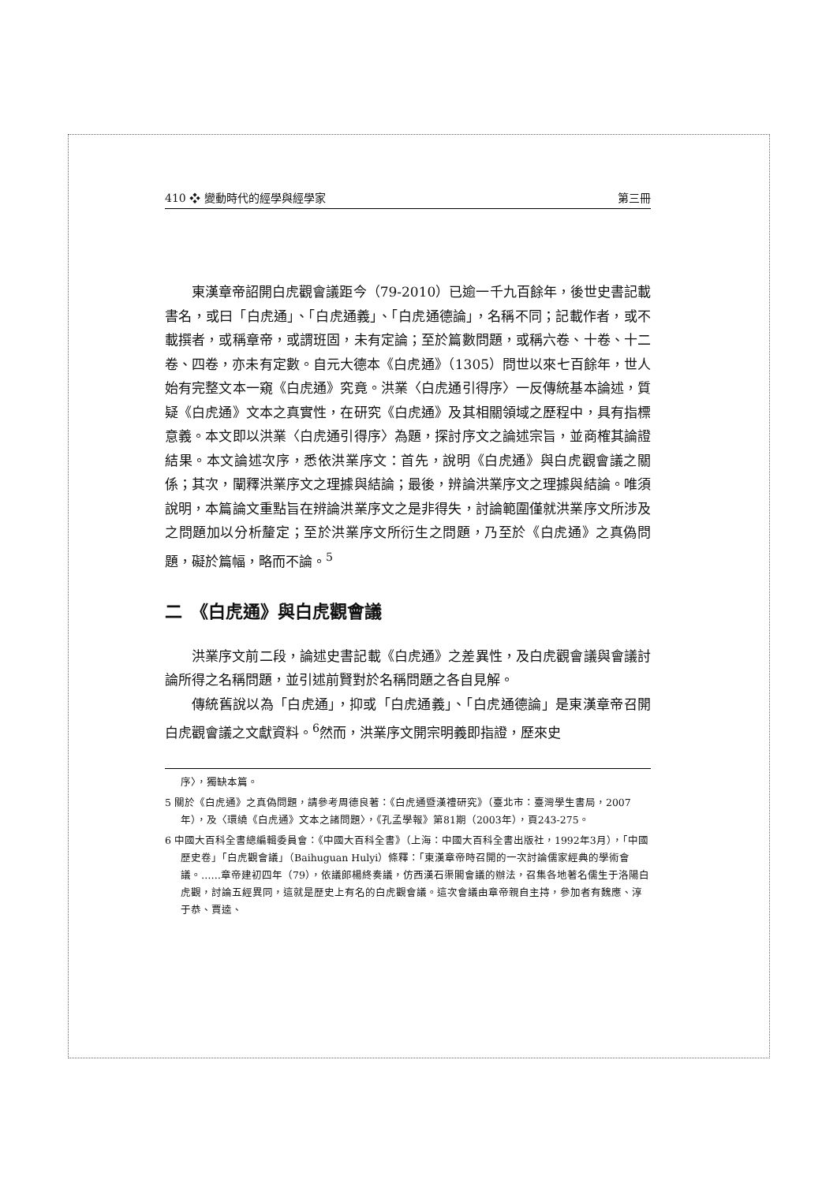410 ❖ 變動時代的經學與經學家 第三冊
東漢章帝詔開白虎觀會議距今（79-2010）已逾一千九百餘年，後世史書記載書名，或曰「白虎通」、「白虎通義」、「白虎通德論」，名稱不同；記載作者，或不載撰者，或稱章帝，或謂班固，未有定論；至於篇數問題，或稱六卷、十卷、十二卷、四卷，亦未有定數。自元大德本《白虎通》（1305）問世以來七百餘年，世人始有完整文本一窺《白虎通》究竟。洪業〈白虎通引得序〉一反傳統基本論述，質疑《白虎通》文本之真實性，在研究《白虎通》及其相關領域之歷程中，具有指標意義。本文即以洪業〈白虎通引得序〉為題，探討序文之論述宗旨，並商榷其論證結果。本文論述次序，悉依洪業序文：首先，說明《白虎通》與白虎觀會議之關係；其次，闡釋洪業序文之理據與結論；最後，辨論洪業序文之理據與結論。唯須說明，本篇論文重點旨在辨論洪業序文之是非得失，討論範圍僅就洪業序文所涉及之問題加以分析釐定；至於洪業序文所衍生之問題，乃至於《白虎通》之真偽問題，礙於篇幅，略而不論。<sup>5</sup>
二　《白虎通》與白虎觀會議
洪業序文前二段，論述史書記載《白虎通》之差異性，及白虎觀會議與會議討論所得之名稱問題，並引述前賢對於名稱問題之各自見解。
傳統舊說以為「白虎通」，抑或「白虎通義」、「白虎通德論」是東漢章帝召開白虎觀會議之文獻資料。<sup>6</sup>然而，洪業序文開宗明義即指證，歷來史
序〉，獨缺本篇。
5 關於《白虎通》之真偽問題，請參考周德良著：《白虎通暨漢禮研究》（臺北市：臺灣學生書局，2007年），及〈環繞《白虎通》文本之諸問題〉，《孔孟學報》第81期（2003年），頁243-275。
6 中國大百科全書總編輯委員會：《中國大百科全書》（上海：中國大百科全書出版社，1992年3月），「中國歷史卷」「白虎觀會議」（Baihuguan Hulyi）條釋：「東漢章帝時召開的一次討論儒家經典的學術會議。……章帝建初四年（79），依議郎楊終奏議，仿西漢石渠閣會議的辦法，召集各地著名儒生于洛陽白虎觀，討論五經異同，這就是歷史上有名的白虎觀會議。這次會議由章帝親自主持，參加者有魏應、淳于恭、賈逵、